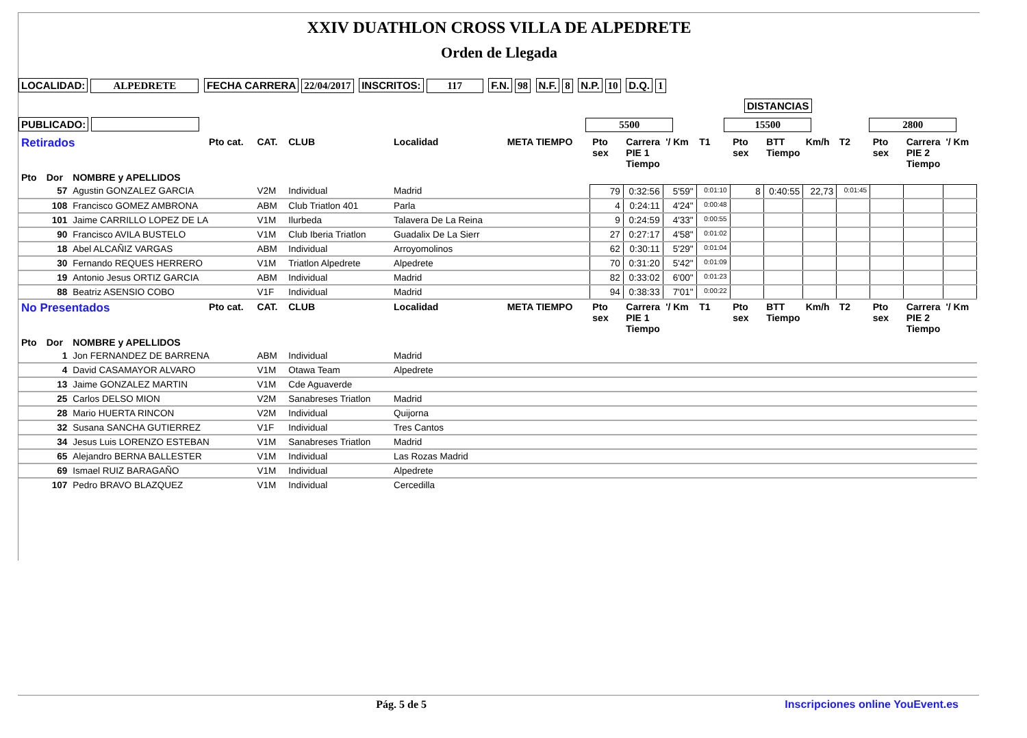XXIV DUATHLON CROSS VILLA DE ALPEDRETE
Orden de Llegada
LOCALIDAD: ALPEDRETE FECHA CARRERA 22/04/2017 INSCRITOS: 117 F.N. 98 N.F. 8 N.P. 10 D.Q. 1
DISTANCIAS
PUBLICADO: 5500 15500 2800
| Retirados | | | Pto cat. | CAT. | CLUB | Localidad | META TIEMPO | Pto sex | Carrera PIE 1 Tiempo | '/ Km | T1 | Pto sex | BTT Tiempo | Km/h | T2 | Pto sex | Carrera PIE 2 Tiempo | '/ Km |
| --- | --- | --- | --- | --- | --- | --- | --- | --- | --- | --- | --- | --- | --- | --- | --- | --- | --- | --- |
| Pto | Dor | NOMBRE y APELLIDOS | | | | | | | | | | | | | | | | |
| | 57 | Agustin GONZALEZ GARCIA | | V2M | Individual | Madrid | | 79 | 0:32:56 | 5'59" | 0:01:10 | 8 | 0:40:55 | 22,73 | 0:01:45 | | | |
| | 108 | Francisco GOMEZ AMBRONA | | ABM | Club Triatlon 401 | Parla | | 4 | 0:24:11 | 4'24" | 0:00:48 | | | | | | | |
| | 101 | Jaime CARRILLO LOPEZ DE LA | | V1M | Ilurbeda | Talavera De La Reina | | 9 | 0:24:59 | 4'33" | 0:00:55 | | | | | | | |
| | 90 | Francisco AVILA BUSTELO | | V1M | Club Iberia Triatlon | Guadalix De La Sierr | | 27 | 0:27:17 | 4'58" | 0:01:02 | | | | | | | |
| | 18 | Abel ALCAÑIZ VARGAS | | ABM | Individual | Arroyomolinos | | 62 | 0:30:11 | 5'29" | 0:01:04 | | | | | | | |
| | 30 | Fernando REQUES HERRERO | | V1M | Triatlon Alpedrete | Alpedrete | | 70 | 0:31:20 | 5'42" | 0:01:09 | | | | | | | |
| | 19 | Antonio Jesus ORTIZ GARCIA | | ABM | Individual | Madrid | | 82 | 0:33:02 | 6'00" | 0:01:23 | | | | | | | |
| | 88 | Beatriz ASENSIO COBO | | V1F | Individual | Madrid | | 94 | 0:38:33 | 7'01" | 0:00:22 | | | | | | | |
| No Presentados | | | Pto cat. | CAT. | CLUB | Localidad | META TIEMPO | Pto sex | Carrera PIE 1 Tiempo | '/ Km | T1 | Pto sex | BTT Tiempo | Km/h | T2 | Pto sex | Carrera PIE 2 Tiempo | '/ Km |
| Pto | Dor | NOMBRE y APELLIDOS | | | | | | | | | | | | | | | | |
| | 1 | Jon FERNANDEZ DE BARRENA | | ABM | Individual | Madrid | | | | | | | | | | | | |
| | 4 | David CASAMAYOR ALVARO | | V1M | Otawa Team | Alpedrete | | | | | | | | | | | | |
| | 13 | Jaime GONZALEZ MARTIN | | V1M | Cde Aguaverde | | | | | | | | | | | | | |
| | 25 | Carlos DELSO MION | | V2M | Sanabreses Triatlon | Madrid | | | | | | | | | | | | |
| | 28 | Mario HUERTA RINCON | | V2M | Individual | Quijorna | | | | | | | | | | | | |
| | 32 | Susana SANCHA GUTIERREZ | | V1F | Individual | Tres Cantos | | | | | | | | | | | | |
| | 34 | Jesus Luis LORENZO ESTEBAN | | V1M | Sanabreses Triatlon | Madrid | | | | | | | | | | | | |
| | 65 | Alejandro BERNA BALLESTER | | V1M | Individual | Las Rozas Madrid | | | | | | | | | | | | |
| | 69 | Ismael RUIZ BARAGAÑO | | V1M | Individual | Alpedrete | | | | | | | | | | | | |
| | 107 | Pedro BRAVO BLAZQUEZ | | V1M | Individual | Cercedilla | | | | | | | | | | | | |
Pág. 5 de 5 Inscripciones online YouEvent.es